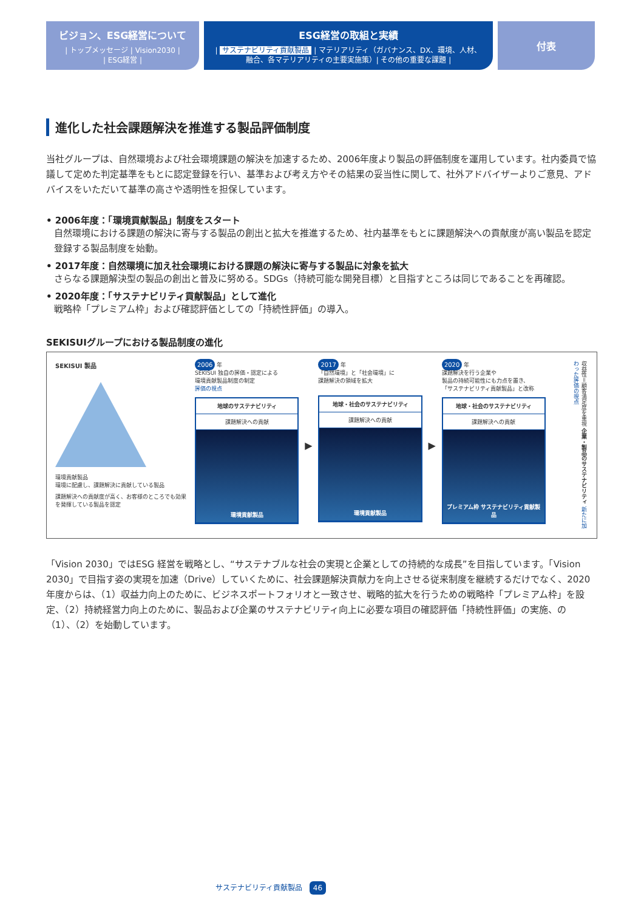ビジョン、ESG経営について
| トップメッセージ | Vision2030 |
| ESG経営 |
ESG経営の取組と実績
| サステナビリティ貢献製品 | マテリアリティ（ガバナンス、DX、環境、人材、
融合、各マテリアリティの主要実施策）| その他の重要な課題 |
付表
進化した社会課題解決を推進する製品評価制度
当社グループは、自然環境および社会環境課題の解決を加速するため、2006年度より製品の評価制度を運用しています。社内委員で協議して定めた判定基準をもとに認定登録を行い、基準および考え方やその結果の妥当性に関して、社外アドバイザーよりご意見、アドバイスをいただいて基準の高さや透明性を担保しています。
• 2006年度：「環境貢献製品」制度をスタート
自然環境における課題の解決に寄与する製品の創出と拡大を推進するため、社内基準をもとに課題解決への貢献度が高い製品を認定登録する製品制度を始動。
• 2017年度：自然環境に加え社会環境における課題の解決に寄与する製品に対象を拡大
さらなる課題解決型の製品の創出と普及に努める。SDGs（持続可能な開発目標）と目指すところは同じであることを再確認。
• 2020年度：「サステナビリティ貢献製品」として進化
戦略枠「プレミアム枠」および確認評価としての「持続性評価」の導入。
SEKISUIグループにおける製品制度の進化
SEKISUI 製品
環境貢献製品
環境に配慮し、課題解決に貢献している製品
課題解決への貢献度が高く、お客様のところでも効果を発揮している製品を認定
2006 年
SEKISUI 独自の評価・認定による
環境貢献製品制度の制定
評価の視点
地球のサステナビリティ
課題解決への貢献
環境貢献製品
▶
2017 年
「自然環境」と「社会環境」に
課題解決の領域を拡大
地球・社会のサステナビリティ
課題解決への貢献
環境貢献製品
▶
2020 年
課題解決を行う企業や
製品の持続可能性にも力点を置き、
「サステナビリティ貢献製品」と改称
地球・社会のサステナビリティ
課題解決への貢献
プレミアム枠 サステナビリティ貢献製品
収益性＝顧客満足度を重視 企業・製品のサステナビリティ 新たに加わった評価の視点
「Vision 2030」ではESG 経営を戦略とし、“サステナブルな社会の実現と企業としての持続的な成長”を目指しています。「Vision 2030」で目指す姿の実現を加速（Drive）していくために、社会課題解決貢献力を向上させる従来制度を継続するだけでなく、2020年度からは、（1）収益力向上のために、ビジネスポートフォリオと一致させ、戦略的拡大を行うための戦略枠「プレミアム枠」を設定、（2）持続経営力向上のために、製品および企業のサステナビリティ向上に必要な項目の確認評価「持続性評価」の実施、の（1）、（2）を始動しています。
サステナビリティ貢献製品 46